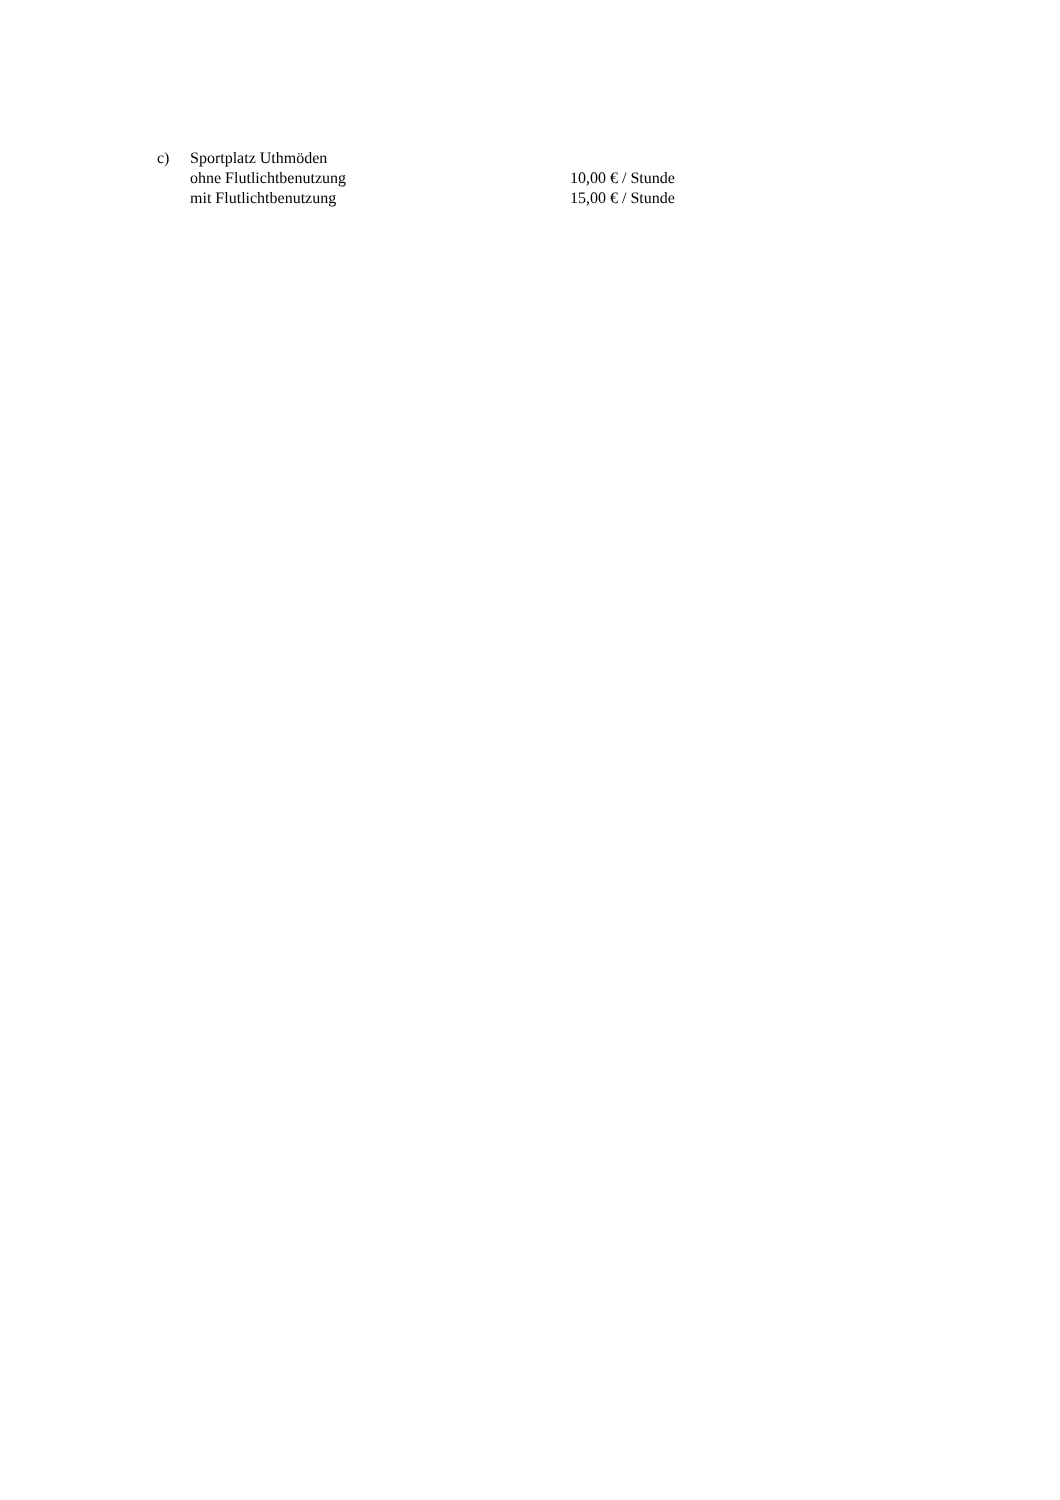c) Sportplatz Uthmöden
ohne Flutlichtbenutzung 10,00 € / Stunde
mit Flutlichtbenutzung 15,00 € / Stunde